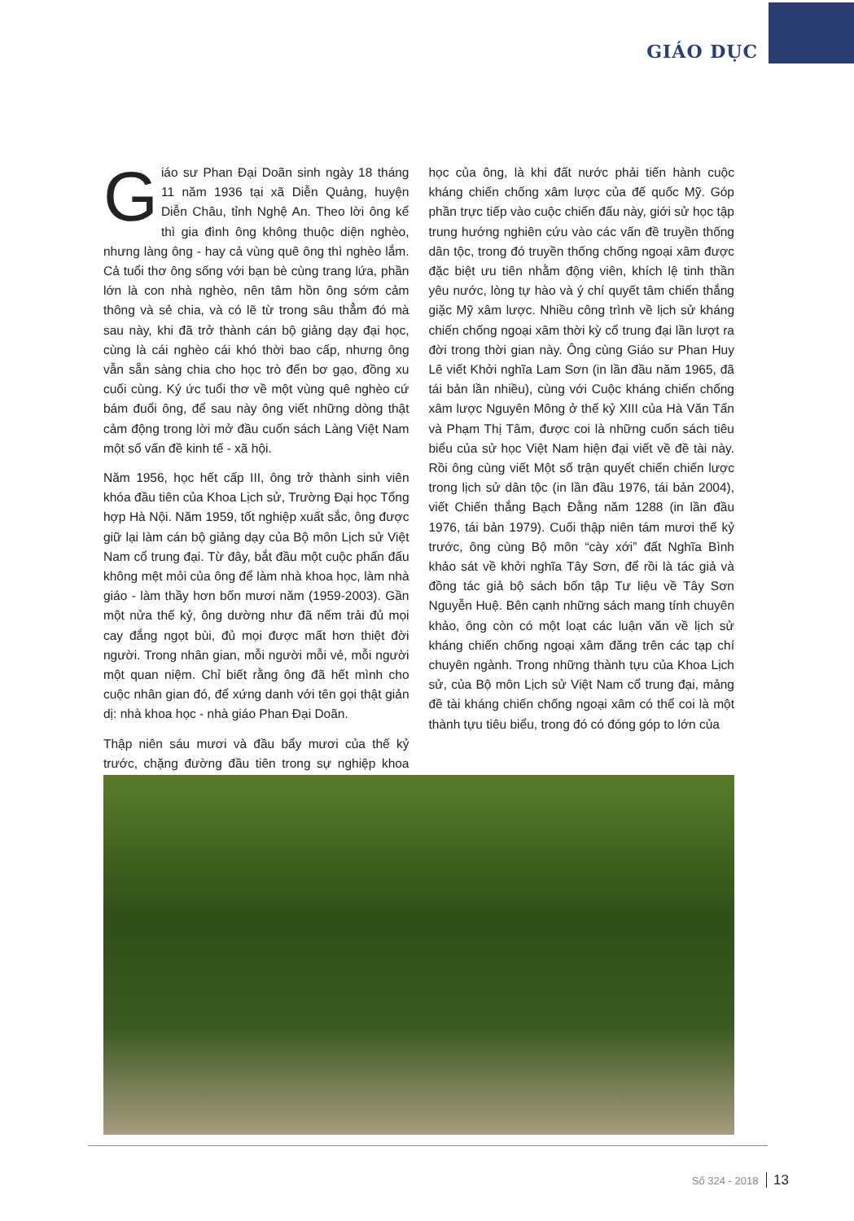GIÁO DỤC
Giáo sư Phan Đại Doãn sinh ngày 18 tháng 11 năm 1936 tại xã Diễn Quảng, huyện Diễn Châu, tỉnh Nghệ An. Theo lời ông kể thì gia đình ông không thuộc diện nghèo, nhưng làng ông - hay cả vùng quê ông thì nghèo lắm. Cả tuổi thơ ông sống với bạn bè cùng trang lứa, phần lớn là con nhà nghèo, nên tâm hồn ông sớm cảm thông và sẻ chia, và có lẽ từ trong sâu thẳm đó mà sau này, khi đã trở thành cán bộ giảng dạy đại học, cùng là cái nghèo cái khó thời bao cấp, nhưng ông vẫn sẵn sàng chia cho học trò đến bơ gạo, đồng xu cuối cùng. Ký ức tuổi thơ về một vùng quê nghèo cứ bám đuổi ông, để sau này ông viết những dòng thật cảm động trong lời mở đầu cuốn sách Làng Việt Nam một số vấn đề kinh tế - xã hội.
Năm 1956, học hết cấp III, ông trở thành sinh viên khóa đầu tiên của Khoa Lịch sử, Trường Đại học Tổng hợp Hà Nội. Năm 1959, tốt nghiệp xuất sắc, ông được giữ lại làm cán bộ giảng dạy của Bộ môn Lịch sử Việt Nam cổ trung đại. Từ đây, bắt đầu một cuộc phấn đấu không mệt mỏi của ông để làm nhà khoa học, làm nhà giáo - làm thầy hơn bốn mươi năm (1959-2003). Gần một nửa thế kỷ, ông dường như đã nếm trải đủ mọi cay đắng ngọt bùi, đủ mọi được mất hơn thiệt đời người. Trong nhân gian, mỗi người mỗi vẻ, mỗi người một quan niệm. Chỉ biết rằng ông đã hết mình cho cuộc nhân gian đó, để xứng danh với tên gọi thật giản dị: nhà khoa học - nhà giáo Phan Đại Doãn.
Thập niên sáu mươi và đầu bẩy mươi của thế kỷ trước, chặng đường đầu tiên trong sự nghiệp khoa học của ông, là khi đất nước phải tiến hành cuộc kháng chiến chống xâm lược của đế quốc Mỹ. Góp phần trực tiếp vào cuộc chiến đấu này, giới sử học tập trung hướng nghiên cứu vào các vấn đề truyền thống dân tộc, trong đó truyền thống chống ngoại xâm được đặc biệt ưu tiên nhằm động viên, khích lệ tinh thần yêu nước, lòng tự hào và ý chí quyết tâm chiến thắng giặc Mỹ xâm lược. Nhiều công trình về lịch sử kháng chiến chống ngoại xâm thời kỳ cổ trung đại lần lượt ra đời trong thời gian này. Ông cùng Giáo sư Phan Huy Lê viết Khởi nghĩa Lam Sơn (in lần đầu năm 1965, đã tái bản lần nhiều), cùng với Cuộc kháng chiến chống xâm lược Nguyên Mông ở thế kỷ XIII của Hà Văn Tấn và Phạm Thị Tâm, được coi là những cuốn sách tiêu biểu của sử học Việt Nam hiện đại viết về đề tài này. Rồi ông cùng viết Một số trận quyết chiến chiến lược trong lịch sử dân tộc (in lần đầu 1976, tái bản 2004), viết Chiến thắng Bạch Đằng năm 1288 (in lần đầu 1976, tái bản 1979). Cuối thập niên tám mươi thế kỷ trước, ông cùng Bộ môn “cày xới” đất Nghĩa Bình khảo sát về khởi nghĩa Tây Sơn, để rồi là tác giả và đồng tác giả bộ sách bốn tập Tư liệu về Tây Sơn Nguyễn Huệ. Bên cạnh những sách mang tính chuyên khảo, ông còn có một loạt các luận văn về lịch sử kháng chiến chống ngoại xâm đăng trên các tạp chí chuyên ngành. Trong những thành tựu của Khoa Lịch sử, của Bộ môn Lịch sử Việt Nam cổ trung đại, mảng đề tài kháng chiến chống ngoại xâm có thể coi là một thành tựu tiêu biểu, trong đó có đóng góp to lớn của
Số 324 - 2018 13